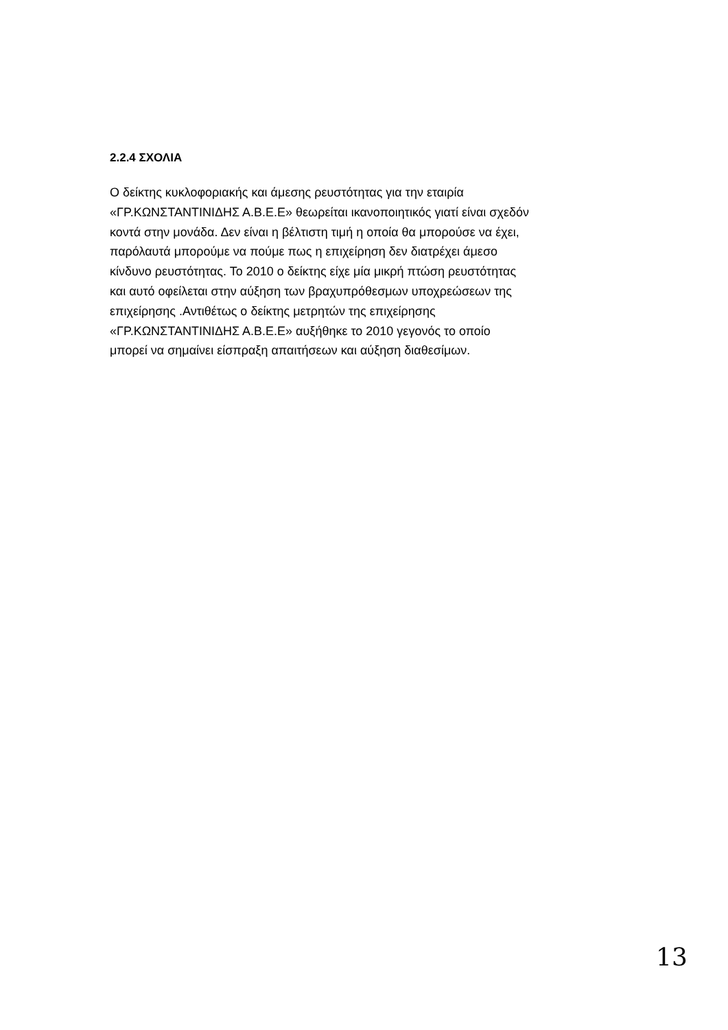2.2.4 ΣΧΟΛΙΑ
Ο δείκτης κυκλοφοριακής και άμεσης ρευστότητας για την εταιρία
«ΓΡ.ΚΩΝΣΤΑΝΤΙΝΙΔΗΣ Α.Β.Ε.Ε» θεωρείται ικανοποιητικός γιατί είναι σχεδόν
κοντά στην μονάδα. Δεν είναι η βέλτιστη τιμή η οποία θα μπορούσε να έχει,
παρόλαυτά μπορούμε να πούμε πως η επιχείρηση δεν διατρέχει άμεσο
κίνδυνο ρευστότητας. Το 2010 ο δείκτης είχε μία μικρή πτώση ρευστότητας
και αυτό οφείλεται στην αύξηση των βραχυπρόθεσμων υποχρεώσεων της
επιχείρησης .Αντιθέτως ο δείκτης μετρητών της επιχείρησης
«ΓΡ.ΚΩΝΣΤΑΝΤΙΝΙΔΗΣ Α.Β.Ε.Ε» αυξήθηκε το 2010 γεγονός το οποίο
μπορεί να σημαίνει είσπραξη απαιτήσεων και αύξηση διαθεσίμων.
13